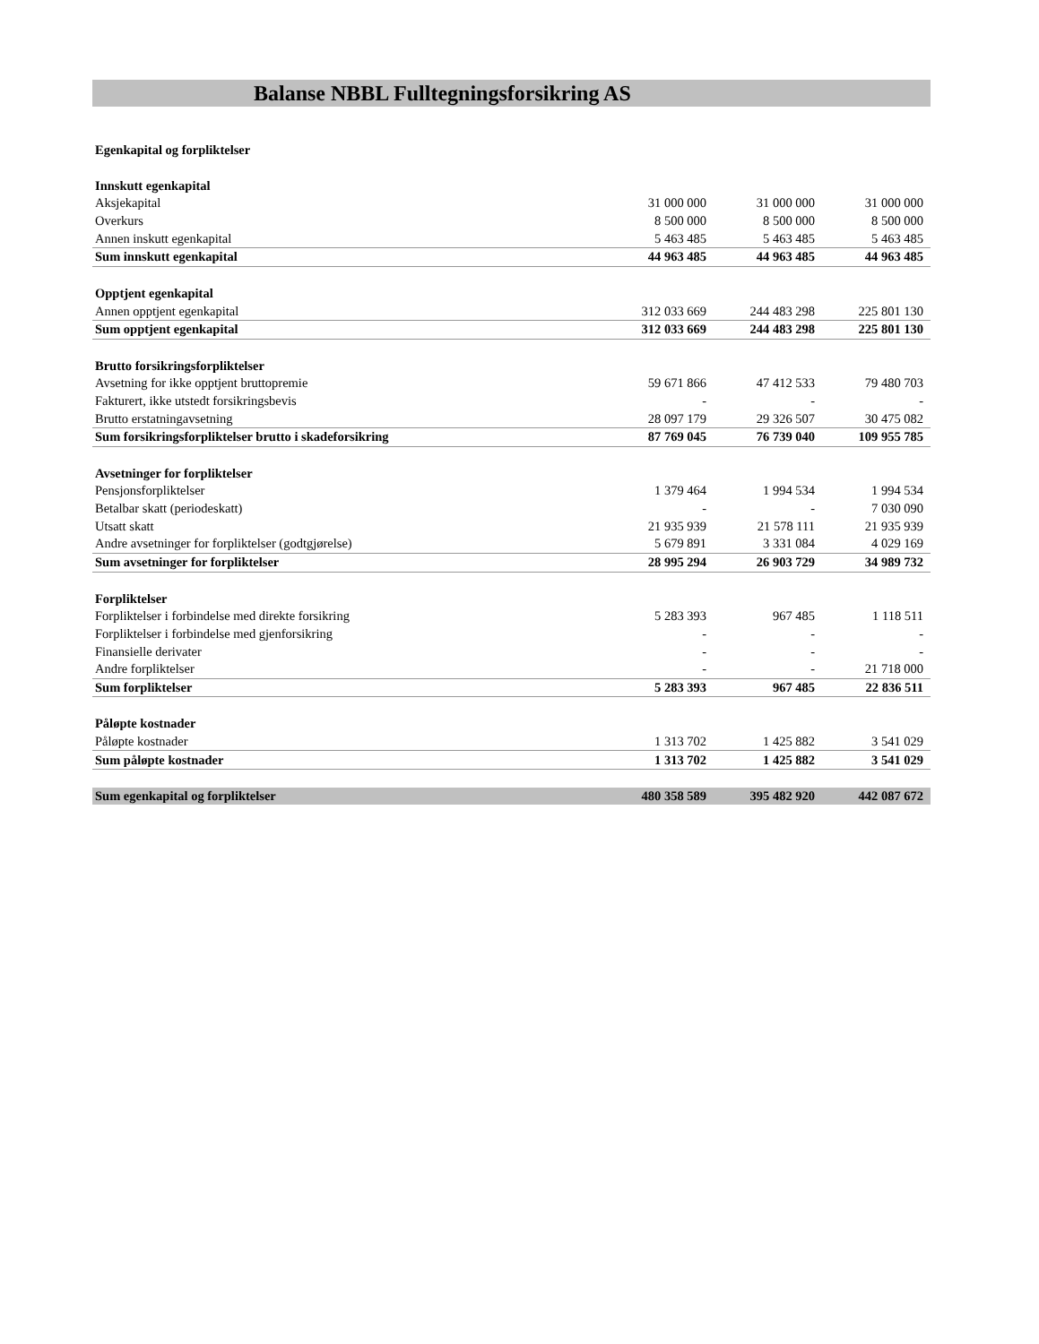Balanse NBBL Fulltegningsforsikring AS
| Egenkapital og forpliktelser | | | |
| Innskutt egenkapital | | | |
| Aksjekapital | 31 000 000 | 31 000 000 | 31 000 000 |
| Overkurs | 8 500 000 | 8 500 000 | 8 500 000 |
| Annen inskutt egenkapital | 5 463 485 | 5 463 485 | 5 463 485 |
| Sum innskutt egenkapital | 44 963 485 | 44 963 485 | 44 963 485 |
| Opptjent egenkapital | | | |
| Annen opptjent egenkapital | 312 033 669 | 244 483 298 | 225 801 130 |
| Sum opptjent egenkapital | 312 033 669 | 244 483 298 | 225 801 130 |
| Brutto forsikringsforpliktelser | | | |
| Avsetning for ikke opptjent bruttopremie | 59 671 866 | 47 412 533 | 79 480 703 |
| Fakturert, ikke utstedt forsikringsbevis | - | - | - |
| Brutto erstatningavsetning | 28 097 179 | 29 326 507 | 30 475 082 |
| Sum forsikringsforpliktelser brutto i skadeforsikring | 87 769 045 | 76 739 040 | 109 955 785 |
| Avsetninger for forpliktelser | | | |
| Pensjonsforpliktelser | 1 379 464 | 1 994 534 | 1 994 534 |
| Betalbar skatt (periodeskatt) | - | - | 7 030 090 |
| Utsatt skatt | 21 935 939 | 21 578 111 | 21 935 939 |
| Andre avsetninger for forpliktelser (godtgjørelse) | 5 679 891 | 3 331 084 | 4 029 169 |
| Sum avsetninger for forpliktelser | 28 995 294 | 26 903 729 | 34 989 732 |
| Forpliktelser | | | |
| Forpliktelser i forbindelse med direkte forsikring | 5 283 393 | 967 485 | 1 118 511 |
| Forpliktelser i forbindelse med gjenforsikring | - | - | - |
| Finansielle derivater | - | - | - |
| Andre forpliktelser | - | - | 21 718 000 |
| Sum forpliktelser | 5 283 393 | 967 485 | 22 836 511 |
| Påløpte kostnader | | | |
| Påløpte kostnader | 1 313 702 | 1 425 882 | 3 541 029 |
| Sum påløpte kostnader | 1 313 702 | 1 425 882 | 3 541 029 |
| Sum egenkapital og forpliktelser | 480 358 589 | 395 482 920 | 442 087 672 |